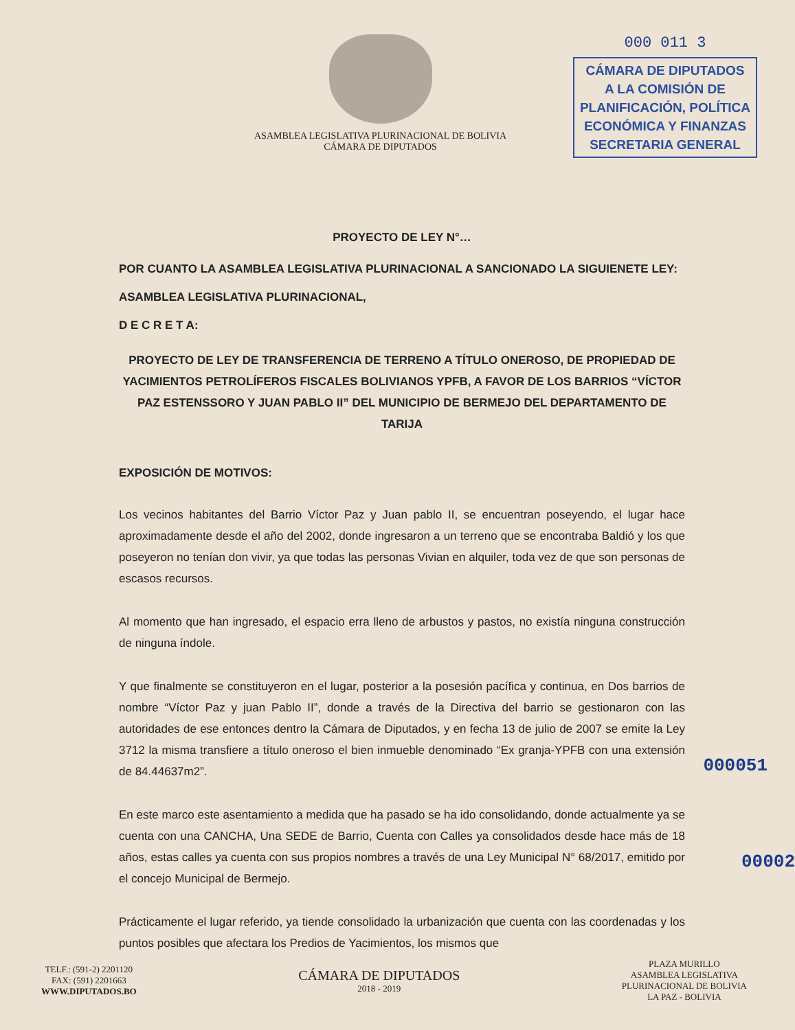ASAMBLEA LEGISLATIVA PLURINACIONAL DE BOLIVIA
CÁMARA DE DIPUTADOS
000 011 3
CÁMARA DE DIPUTADOS
A LA COMISIÓN DE
PLANIFICACIÓN, POLÍTICA
ECONÓMICA Y FINANZAS
SECRETARIA GENERAL
PROYECTO DE LEY N°…
POR CUANTO LA ASAMBLEA LEGISLATIVA PLURINACIONAL A SANCIONADO LA SIGUIENETE LEY:
ASAMBLEA LEGISLATIVA PLURINACIONAL,
D E C R E T A:
PROYECTO DE LEY DE TRANSFERENCIA DE TERRENO A TÍTULO ONEROSO, DE PROPIEDAD DE YACIMIENTOS PETROLÍFEROS FISCALES BOLIVIANOS YPFB, A FAVOR DE LOS BARRIOS “VÍCTOR PAZ ESTENSSORO Y JUAN PABLO II” DEL MUNICIPIO DE BERMEJO DEL DEPARTAMENTO DE TARIJA
EXPOSICIÓN DE MOTIVOS:
Los vecinos habitantes del Barrio Víctor Paz y Juan pablo II, se encuentran poseyendo, el lugar hace aproximadamente desde el año del 2002, donde ingresaron a un terreno que se encontraba Baldió y los que poseyeron no tenían don vivir, ya que todas las personas Vivian en alquiler, toda vez de que son personas de escasos recursos.
Al momento que han ingresado, el espacio erra lleno de arbustos y pastos, no existía ninguna construcción de ninguna índole.
Y que finalmente se constituyeron en el lugar, posterior a la posesión pacífica y continua, en Dos barrios de nombre “Víctor Paz y juan Pablo II”, donde a través de la Directiva del barrio se gestionaron con las autoridades de ese entonces dentro la Cámara de Diputados, y en fecha 13 de julio de 2007 se emite la Ley 3712 la misma transfiere a título oneroso el bien inmueble denominado “Ex granja-YPFB con una extensión de 84.44637m2”.
000051
En este marco este asentamiento a medida que ha pasado se ha ido consolidando, donde actualmente ya se cuenta con una CANCHA, Una SEDE de Barrio, Cuenta con Calles ya consolidados desde hace más de 18 años, estas calles ya cuenta con sus propios nombres a través de una Ley Municipal N° 68/2017, emitido por el concejo Municipal de Bermejo.
00002
Prácticamente el lugar referido, ya tiende consolidado la urbanización que cuenta con las coordenadas y los puntos posibles que afectara los Predios de Yacimientos, los mismos que
TELF.: (591-2) 2201120
FAX: (591) 2201663
WWW.DIPUTADOS.BO
CÁMARA DE DIPUTADOS
2018 - 2019
PLAZA MURILLO
ASAMBLEA LEGISLATIVA
PLURINACIONAL DE BOLIVIA
LA PAZ - BOLIVIA